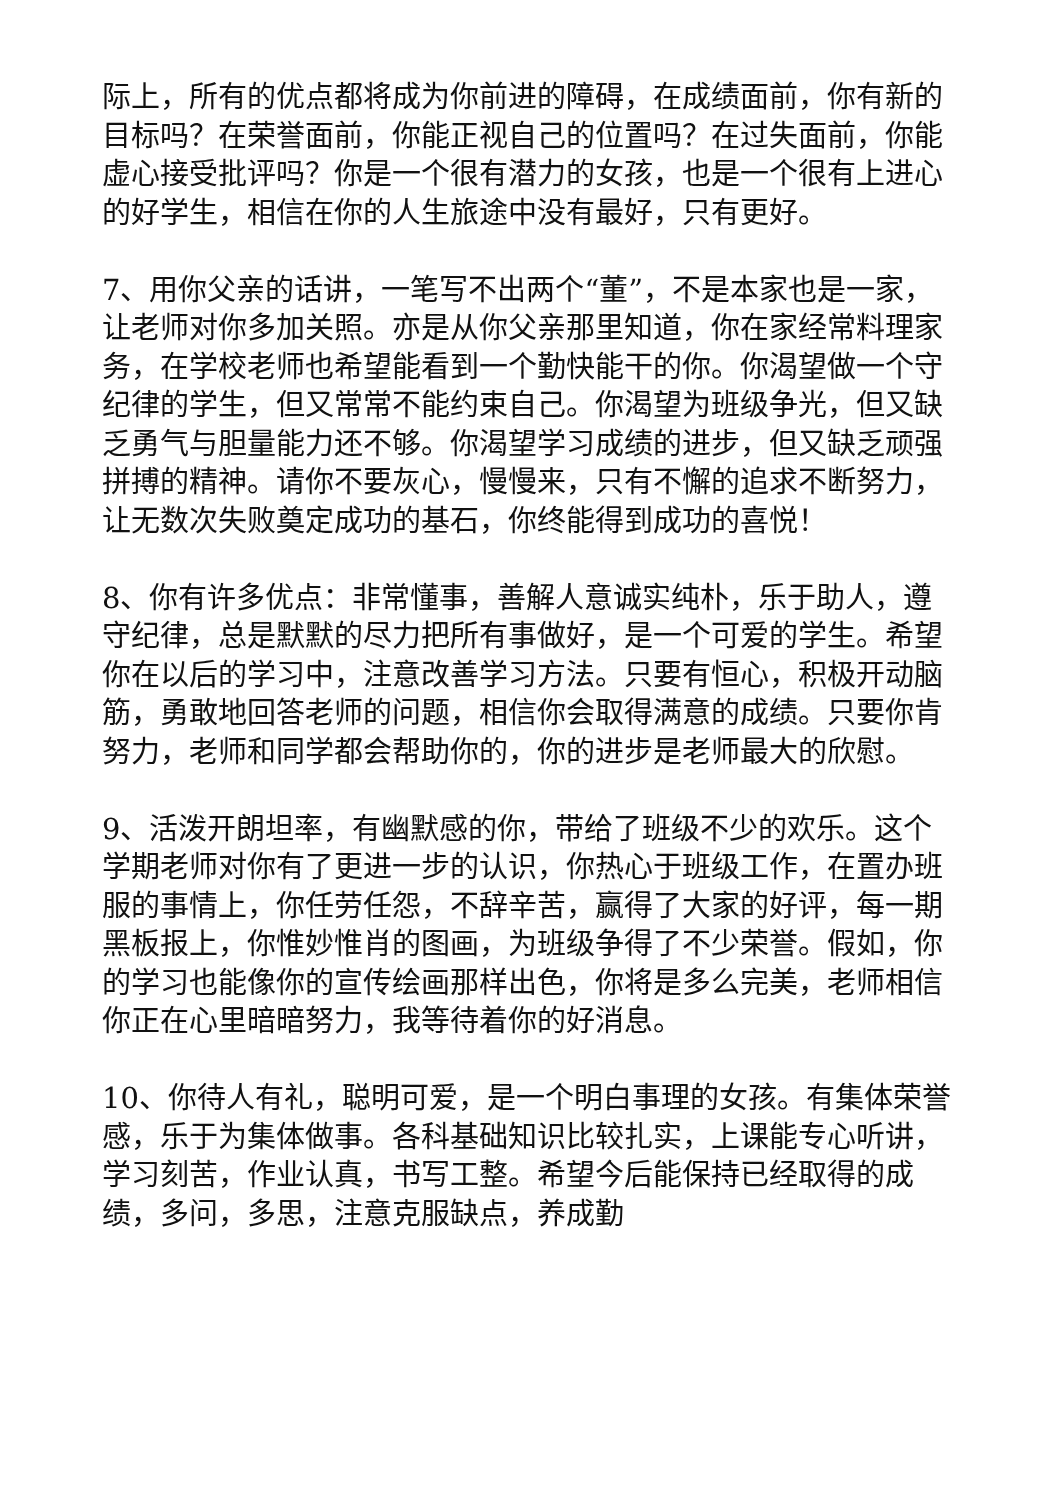际上，所有的优点都将成为你前进的障碍，在成绩面前，你有新的目标吗？在荣誉面前，你能正视自己的位置吗？在过失面前，你能虚心接受批评吗？你是一个很有潜力的女孩，也是一个很有上进心的好学生，相信在你的人生旅途中没有最好，只有更好。
7、用你父亲的话讲，一笔写不出两个“董”，不是本家也是一家，让老师对你多加关照。亦是从你父亲那里知道，你在家经常料理家务，在学校老师也希望能看到一个勤快能干的你。你渴望做一个守纪律的学生，但又常常不能约束自己。你渴望为班级争光，但又缺乏勇气与胆量能力还不够。你渴望学习成绩的进步，但又缺乏顽强拼搏的精神。请你不要灰心，慢慢来，只有不懈的追求不断努力，让无数次失败奠定成功的基石，你终能得到成功的喜悦！
8、你有许多优点：非常懂事，善解人意诚实纯朴，乐于助人，遵守纪律，总是默默的尽力把所有事做好，是一个可爱的学生。希望你在以后的学习中，注意改善学习方法。只要有恒心，积极开动脑筋，勇敢地回答老师的问题，相信你会取得满意的成绩。只要你肯努力，老师和同学都会帮助你的，你的进步是老师最大的欣慰。
9、活泼开朗坦率，有幽默感的你，带给了班级不少的欢乐。这个学期老师对你有了更进一步的认识，你热心于班级工作，在置办班服的事情上，你任劳任怨，不辞辛苦，赢得了大家的好评，每一期黑板报上，你惟妙惟肖的图画，为班级争得了不少荣誉。假如，你的学习也能像你的宣传绘画那样出色，你将是多么完美，老师相信你正在心里暗暗努力，我等待着你的好消息。
10、你待人有礼，聪明可爱，是一个明白事理的女孩。有集体荣誉感，乐于为集体做事。各科基础知识比较扎实，上课能专心听讲，学习刻苦，作业认真，书写工整。希望今后能保持已经取得的成绩，多问，多思，注意克服缺点，养成勤